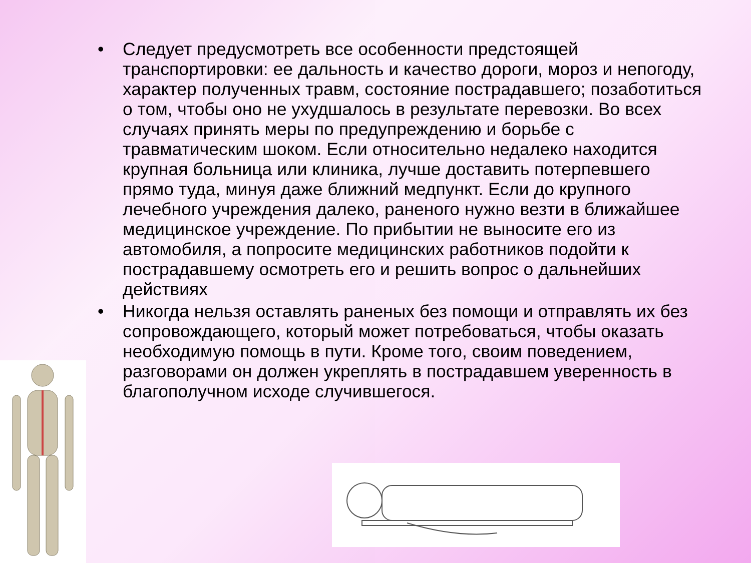• Следует предусмотреть все особенности предстоящей транспортировки: ее дальность и качество дороги, мороз и непогоду, характер полученных травм, состояние пострадавшего; позаботиться о том, чтобы оно не ухудшалось в результате перевозки. Во всех случаях принять меры по предупреждению и борьбе с травматическим шоком. Если относительно недалеко находится крупная больница или клиника, лучше доставить потерпевшего прямо туда, минуя даже ближний медпункт. Если до крупного лечебного учреждения далеко, раненого нужно везти в ближайшее медицинское учреждение. По прибытии не выносите его из автомобиля, а попросите медицинских работников подойти к пострадавшему осмотреть его и решить вопрос о дальнейших действиях
• Никогда нельзя оставлять раненых без помощи и отправлять их без сопровождающего, который может потребоваться, чтобы оказать необходимую помощь в пути. Кроме того, своим поведением, разговорами он должен укреплять в пострадавшем уверенность в благополучном исходе случившегося.